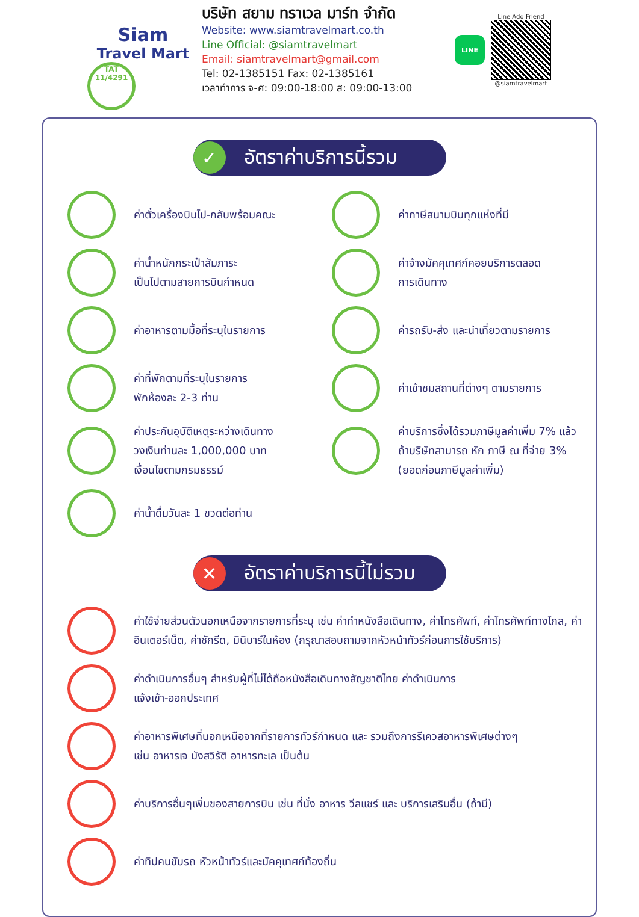Siam
Travel Mart
TAT 11/4291
บริษัท สยาม ทราเวล มาร์ท จำกัด
Website: www.siamtravelmart.co.th
Line Official: @siamtravelmart
Email: siamtravelmart@gmail.com
Tel: 02-1385151 Fax: 02-1385161
เวลาทำการ จ-ศ: 09:00-18:00 ส: 09:00-13:00
LINE
Line Add Friend
@siamtravelmart
✓
อัตราค่าบริการนี้รวม
ค่าตั๋วเครื่องบินไป-กลับพร้อมคณะ
ค่าภาษีสนามบินทุกแห่งที่มี
ค่าน้ำหนักกระเป๋าสัมภาระ
เป็นไปตามสายการบินกำหนด
ค่าจ้างมัคคุเทศก์คอยบริการตลอด
การเดินทาง
ค่าอาหารตามมื้อที่ระบุในรายการ
ค่ารถรับ-ส่ง และนำเที่ยวตามรายการ
ค่าที่พักตามที่ระบุในรายการ
พักห้องละ 2-3 ท่าน
ค่าเข้าชมสถานที่ต่างๆ ตามรายการ
ค่าประกันอุบัติเหตุระหว่างเดินทาง
วงเงินท่านละ 1,000,000 บาท
เงื่อนไขตามกรมธรรม์
ค่าบริการซึ่งได้รวมภาษีมูลค่าเพิ่ม 7% แล้ว
ถ้าบริษัทสามารถ หัก ภาษี ณ ที่จ่าย 3%
(ยอดก่อนภาษีมูลค่าเพิ่ม)
ค่าน้ำดื่มวันละ 1 ขวดต่อท่าน
✕
อัตราค่าบริการนี้ไม่รวม
ค่าใช้จ่ายส่วนตัวนอกเหนือจากรายการที่ระบุ เช่น ค่าทำหนังสือเดินทาง, ค่าโทรศัพท์, ค่าโทรศัพท์ทางไกล, ค่าอินเตอร์เน็ต, ค่าซักรีด, มินิบาร์ในห้อง (กรุณาสอบถามจากหัวหน้าทัวร์ก่อนการใช้บริการ)
ค่าดำเนินการอื่นๆ สำหรับผู้ที่ไม่ได้ถือหนังสือเดินทางสัญชาติไทย ค่าดำเนินการ
แจ้งเข้า-ออกประเทศ
ค่าอาหารพิเศษที่นอกเหนือจากที่รายการทัวร์กำหนด และ รวมถึงการรีเควสอาหารพิเศษต่างๆ
เช่น อาหารเจ มังสวิรัติ อาหารทะเล เป็นต้น
ค่าบริการอื่นๆเพิ่มของสายการบิน เช่น ที่นั่ง อาหาร วีลแชร์ และ บริการเสริมอื่น (ถ้ามี)
ค่าทิปคนขับรถ หัวหน้าทัวร์และมัคคุเทศก์ท้องถิ่น